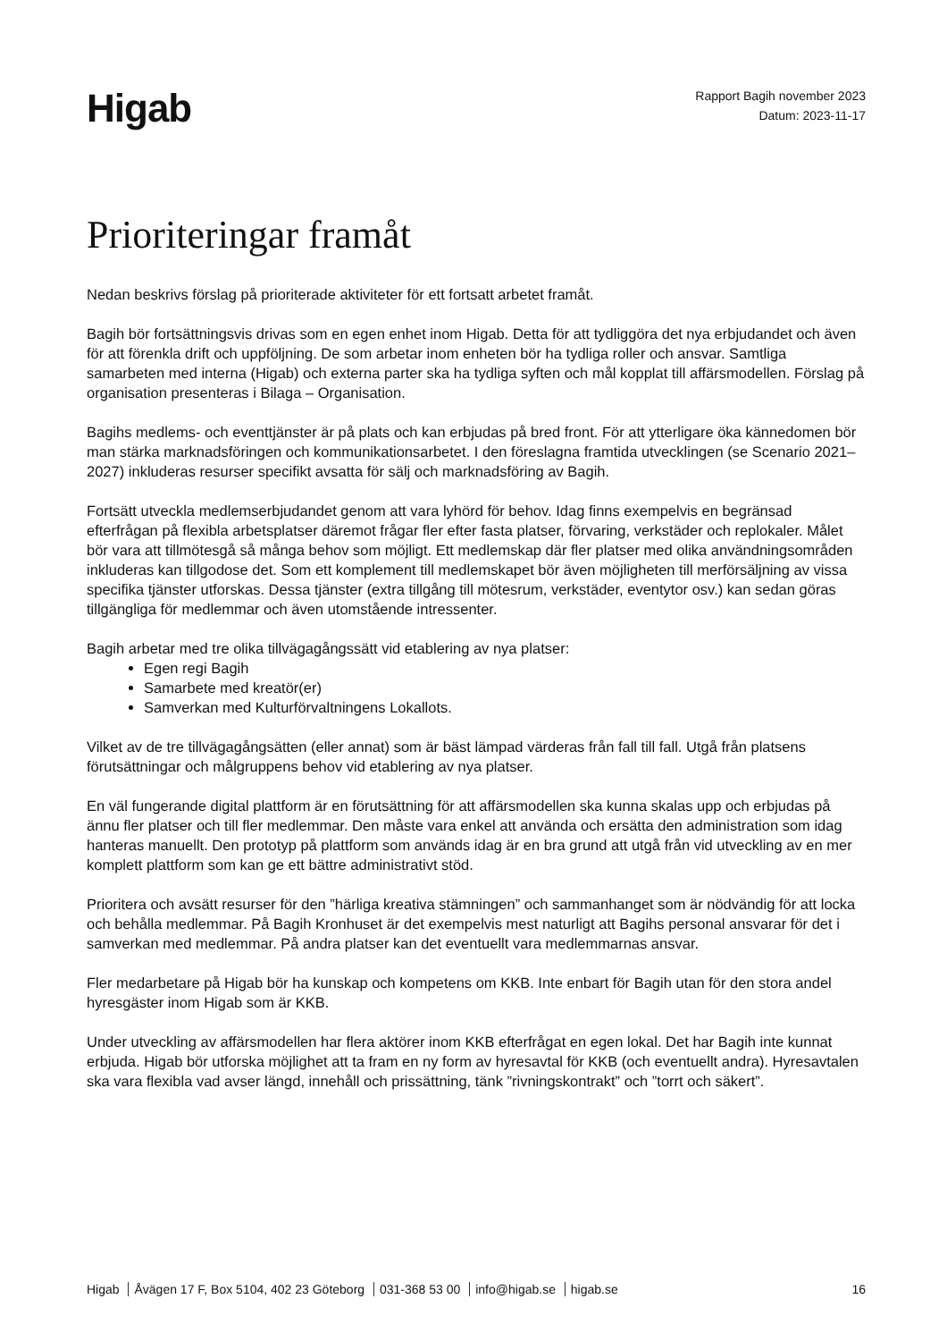Higab
Rapport Bagih november 2023
Datum: 2023-11-17
Prioriteringar framåt
Nedan beskrivs förslag på prioriterade aktiviteter för ett fortsatt arbetet framåt.
Bagih bör fortsättningsvis drivas som en egen enhet inom Higab. Detta för att tydliggöra det nya erbjudandet och även för att förenkla drift och uppföljning. De som arbetar inom enheten bör ha tydliga roller och ansvar. Samtliga samarbeten med interna (Higab) och externa parter ska ha tydliga syften och mål kopplat till affärsmodellen. Förslag på organisation presenteras i Bilaga – Organisation.
Bagihs medlems- och eventtjänster är på plats och kan erbjudas på bred front. För att ytterligare öka kännedomen bör man stärka marknadsföringen och kommunikationsarbetet. I den föreslagna framtida utvecklingen (se Scenario 2021–2027) inkluderas resurser specifikt avsatta för sälj och marknadsföring av Bagih.
Fortsätt utveckla medlemserbjudandet genom att vara lyhörd för behov. Idag finns exempelvis en begränsad efterfrågan på flexibla arbetsplatser däremot frågar fler efter fasta platser, förvaring, verkstäder och replokaler. Målet bör vara att tillmötesgå så många behov som möjligt. Ett medlemskap där fler platser med olika användningsområden inkluderas kan tillgodose det. Som ett komplement till medlemskapet bör även möjligheten till merförsäljning av vissa specifika tjänster utforskas. Dessa tjänster (extra tillgång till mötesrum, verkstäder, eventytor osv.) kan sedan göras tillgängliga för medlemmar och även utomstående intressenter.
Bagih arbetar med tre olika tillvägagångssätt vid etablering av nya platser:
Egen regi Bagih
Samarbete med kreatör(er)
Samverkan med Kulturförvaltningens Lokallots.
Vilket av de tre tillvägagångsätten (eller annat) som är bäst lämpad värderas från fall till fall. Utgå från platsens förutsättningar och målgruppens behov vid etablering av nya platser.
En väl fungerande digital plattform är en förutsättning för att affärsmodellen ska kunna skalas upp och erbjudas på ännu fler platser och till fler medlemmar. Den måste vara enkel att använda och ersätta den administration som idag hanteras manuellt. Den prototyp på plattform som används idag är en bra grund att utgå från vid utveckling av en mer komplett plattform som kan ge ett bättre administrativt stöd.
Prioritera och avsätt resurser för den ”härliga kreativa stämningen” och sammanhanget som är nödvändig för att locka och behålla medlemmar. På Bagih Kronhuset är det exempelvis mest naturligt att Bagihs personal ansvarar för det i samverkan med medlemmar. På andra platser kan det eventuellt vara medlemmarnas ansvar.
Fler medarbetare på Higab bör ha kunskap och kompetens om KKB. Inte enbart för Bagih utan för den stora andel hyresgäster inom Higab som är KKB.
Under utveckling av affärsmodellen har flera aktörer inom KKB efterfrågat en egen lokal. Det har Bagih inte kunnat erbjuda. Higab bör utforska möjlighet att ta fram en ny form av hyresavtal för KKB (och eventuellt andra). Hyresavtalen ska vara flexibla vad avser längd, innehåll och prissättning, tänk ”rivningskontrakt” och ”torrt och säkert”.
Higab Åvägen 17 F, Box 5104, 402 23 Göteborg 031-368 53 00 info@higab.se higab.se
16